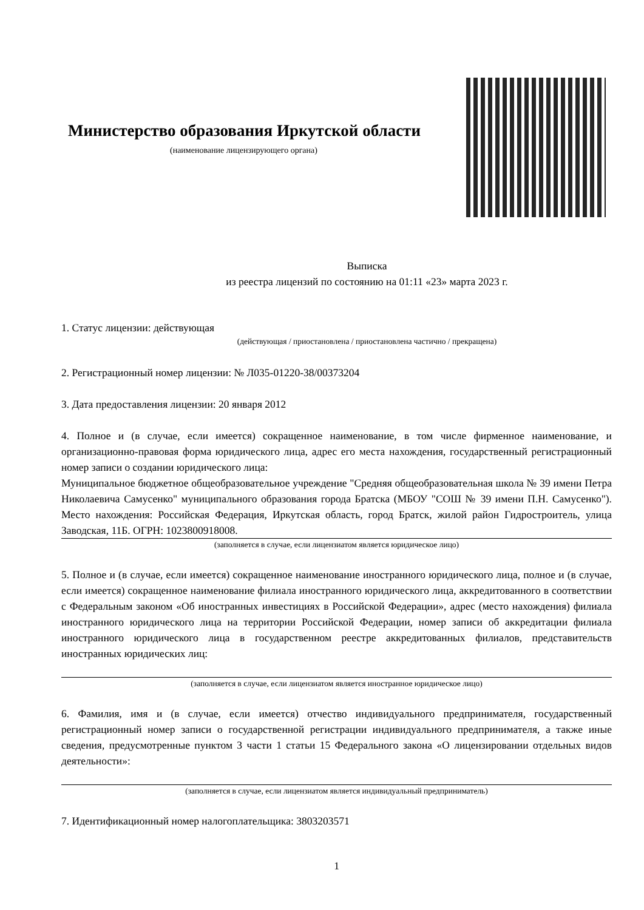Министерство образования Иркутской области
(наименование лицензирующего органа)
Выписка
из реестра лицензий по состоянию на 01:11 «23» марта 2023 г.
1. Статус лицензии: действующая
(действующая / приостановлена / приостановлена частично / прекращена)
2. Регистрационный номер лицензии: № Л035-01220-38/00373204
3. Дата предоставления лицензии: 20 января 2012
4. Полное и (в случае, если имеется) сокращенное наименование, в том числе фирменное наименование, и организационно-правовая форма юридического лица, адрес его места нахождения, государственный регистрационный номер записи о создании юридического лица:
Муниципальное бюджетное общеобразовательное учреждение "Средняя общеобразовательная школа № 39 имени Петра Николаевича Самусенко" муниципального образования города Братска (МБОУ "СОШ № 39 имени П.Н. Самусенко"). Место нахождения: Российская Федерация, Иркутская область, город Братск, жилой район Гидростроитель, улица Заводская, 11Б. ОГРН: 1023800918008.
(заполняется в случае, если лицензиатом является юридическое лицо)
5. Полное и (в случае, если имеется) сокращенное наименование иностранного юридического лица, полное и (в случае, если имеется) сокращенное наименование филиала иностранного юридического лица, аккредитованного в соответствии с Федеральным законом «Об иностранных инвестициях в Российской Федерации», адрес (место нахождения) филиала иностранного юридического лица на территории Российской Федерации, номер записи об аккредитации филиала иностранного юридического лица в государственном реестре аккредитованных филиалов, представительств иностранных юридических лиц:
(заполняется в случае, если лицензиатом является иностранное юридическое лицо)
6. Фамилия, имя и (в случае, если имеется) отчество индивидуального предпринимателя, государственный регистрационный номер записи о государственной регистрации индивидуального предпринимателя, а также иные сведения, предусмотренные пунктом 3 части 1 статьи 15 Федерального закона «О лицензировании отдельных видов деятельности»:
(заполняется в случае, если лицензиатом является индивидуальный предприниматель)
7. Идентификационный номер налогоплательщика: 3803203571
1